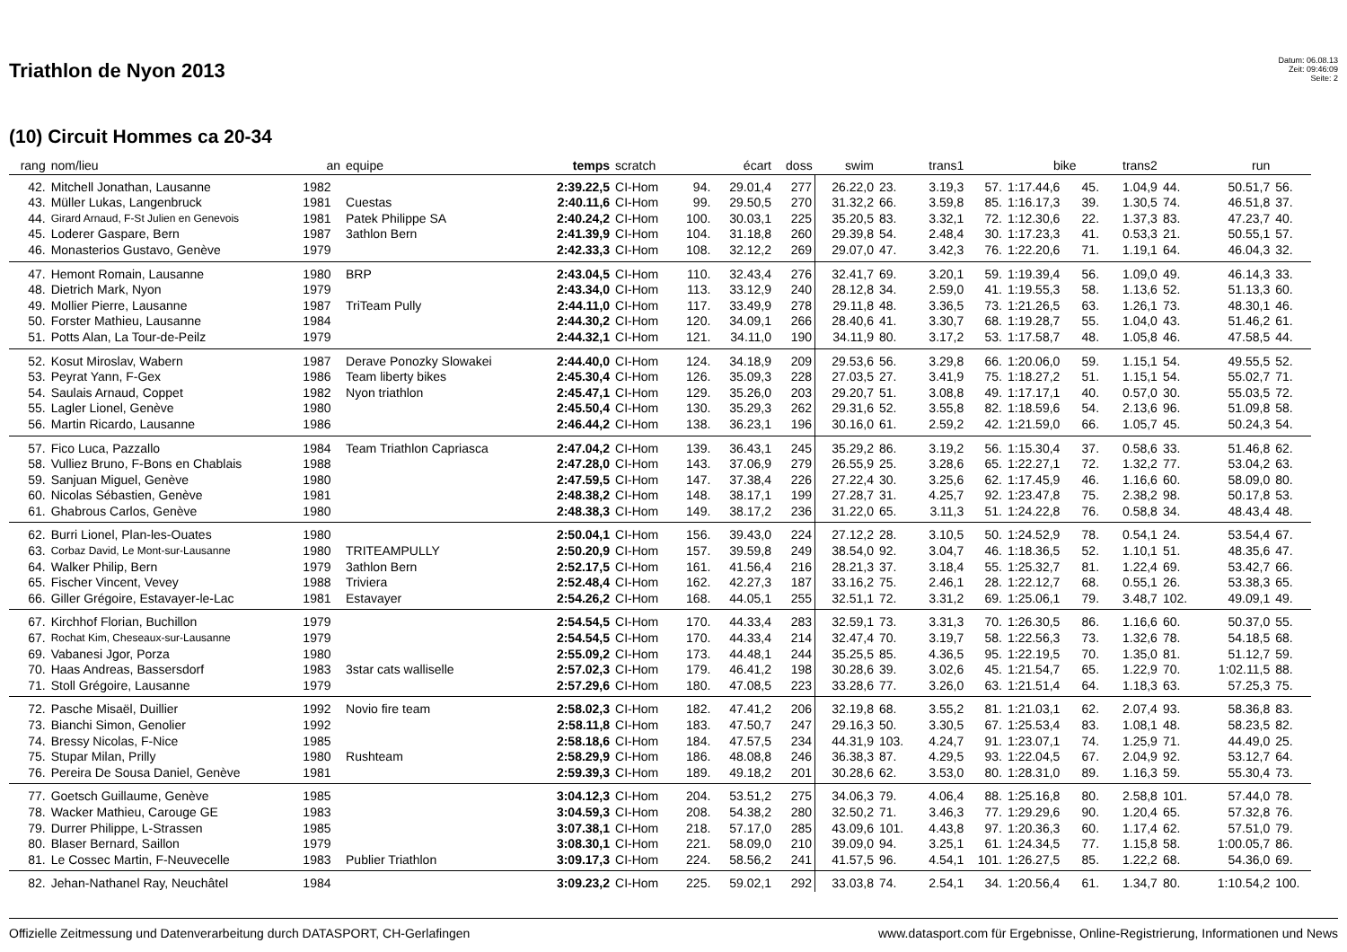Triathlon de Nyon 2013
Datum: 06.08.13
Zeit: 09:46:09
Seite: 2
(10) Circuit Hommes ca 20-34
| rang | nom/lieu | an | equipe | temps | scratch | | écart | doss | swim | | trans1 | | bike | | trans2 | | run | |
| --- | --- | --- | --- | --- | --- | --- | --- | --- | --- | --- | --- | --- | --- | --- | --- | --- | --- | --- |
| 42. | Mitchell Jonathan, Lausanne | 1982 | | 2:39.22,5 | CI-Hom | 94. | 29.01,4 | 277 | 26.22,0 | 23. | 3.19,3 | 57. | 1:17.44,6 | 45. | 1.04,9 | 44. | 50.51,7 | 56. |
| 43. | Müller Lukas, Langenbruck | 1981 | Cuestas | 2:40.11,6 | CI-Hom | 99. | 29.50,5 | 270 | 31.32,2 | 66. | 3.59,8 | 85. | 1:16.17,3 | 39. | 1.30,5 | 74. | 46.51,8 | 37. |
| 44. | Girard Arnaud, F-St Julien en Genevois | 1981 | Patek Philippe SA | 2:40.24,2 | CI-Hom | 100. | 30.03,1 | 225 | 35.20,5 | 83. | 3.32,1 | 72. | 1:12.30,6 | 22. | 1.37,3 | 83. | 47.23,7 | 40. |
| 45. | Loderer Gaspare, Bern | 1987 | 3athlon Bern | 2:41.39,9 | CI-Hom | 104. | 31.18,8 | 260 | 29.39,8 | 54. | 2.48,4 | 30. | 1:17.23,3 | 41. | 0.53,3 | 21. | 50.55,1 | 57. |
| 46. | Monasterios Gustavo, Genève | 1979 | | 2:42.33,3 | CI-Hom | 108. | 32.12,2 | 269 | 29.07,0 | 47. | 3.42,3 | 76. | 1:22.20,6 | 71. | 1.19,1 | 64. | 46.04,3 | 32. |
| 47. | Hemont Romain, Lausanne | 1980 | BRP | 2:43.04,5 | CI-Hom | 110. | 32.43,4 | 276 | 32.41,7 | 69. | 3.20,1 | 59. | 1:19.39,4 | 56. | 1.09,0 | 49. | 46.14,3 | 33. |
| 48. | Dietrich Mark, Nyon | 1979 | | 2:43.34,0 | CI-Hom | 113. | 33.12,9 | 240 | 28.12,8 | 34. | 2.59,0 | 41. | 1:19.55,3 | 58. | 1.13,6 | 52. | 51.13,3 | 60. |
| 49. | Mollier Pierre, Lausanne | 1987 | TriTeam Pully | 2:44.11,0 | CI-Hom | 117. | 33.49,9 | 278 | 29.11,8 | 48. | 3.36,5 | 73. | 1:21.26,5 | 63. | 1.26,1 | 73. | 48.30,1 | 46. |
| 50. | Forster Mathieu, Lausanne | 1984 | | 2:44.30,2 | CI-Hom | 120. | 34.09,1 | 266 | 28.40,6 | 41. | 3.30,7 | 68. | 1:19.28,7 | 55. | 1.04,0 | 43. | 51.46,2 | 61. |
| 51. | Potts Alan, La Tour-de-Peilz | 1979 | | 2:44.32,1 | CI-Hom | 121. | 34.11,0 | 190 | 34.11,9 | 80. | 3.17,2 | 53. | 1:17.58,7 | 48. | 1.05,8 | 46. | 47.58,5 | 44. |
| 52. | Kosut Miroslav, Wabern | 1987 | Derave Ponozky Slowakei | 2:44.40,0 | CI-Hom | 124. | 34.18,9 | 209 | 29.53,6 | 56. | 3.29,8 | 66. | 1:20.06,0 | 59. | 1.15,1 | 54. | 49.55,5 | 52. |
| 53. | Peyrat Yann, F-Gex | 1986 | Team liberty bikes | 2:45.30,4 | CI-Hom | 126. | 35.09,3 | 228 | 27.03,5 | 27. | 3.41,9 | 75. | 1:18.27,2 | 51. | 1.15,1 | 54. | 55.02,7 | 71. |
| 54. | Saulais Arnaud, Coppet | 1982 | Nyon triathlon | 2:45.47,1 | CI-Hom | 129. | 35.26,0 | 203 | 29.20,7 | 51. | 3.08,8 | 49. | 1:17.17,1 | 40. | 0.57,0 | 30. | 55.03,5 | 72. |
| 55. | Lagler Lionel, Genève | 1980 | | 2:45.50,4 | CI-Hom | 130. | 35.29,3 | 262 | 29.31,6 | 52. | 3.55,8 | 82. | 1:18.59,6 | 54. | 2.13,6 | 96. | 51.09,8 | 58. |
| 56. | Martin Ricardo, Lausanne | 1986 | | 2:46.44,2 | CI-Hom | 138. | 36.23,1 | 196 | 30.16,0 | 61. | 2.59,2 | 42. | 1:21.59,0 | 66. | 1.05,7 | 45. | 50.24,3 | 54. |
| 57. | Fico Luca, Pazzallo | 1984 | Team Triathlon Capriasca | 2:47.04,2 | CI-Hom | 139. | 36.43,1 | 245 | 35.29,2 | 86. | 3.19,2 | 56. | 1:15.30,4 | 37. | 0.58,6 | 33. | 51.46,8 | 62. |
| 58. | Vulliez Bruno, F-Bons en Chablais | 1988 | | 2:47.28,0 | CI-Hom | 143. | 37.06,9 | 279 | 26.55,9 | 25. | 3.28,6 | 65. | 1:22.27,1 | 72. | 1.32,2 | 77. | 53.04,2 | 63. |
| 59. | Sanjuan Miguel, Genève | 1980 | | 2:47.59,5 | CI-Hom | 147. | 37.38,4 | 226 | 27.22,4 | 30. | 3.25,6 | 62. | 1:17.45,9 | 46. | 1.16,6 | 60. | 58.09,0 | 80. |
| 60. | Nicolas Sébastien, Genève | 1981 | | 2:48.38,2 | CI-Hom | 148. | 38.17,1 | 199 | 27.28,7 | 31. | 4.25,7 | 92. | 1:23.47,8 | 75. | 2.38,2 | 98. | 50.17,8 | 53. |
| 61. | Ghabrous Carlos, Genève | 1980 | | 2:48.38,3 | CI-Hom | 149. | 38.17,2 | 236 | 31.22,0 | 65. | 3.11,3 | 51. | 1:24.22,8 | 76. | 0.58,8 | 34. | 48.43,4 | 48. |
| 62. | Burri Lionel, Plan-les-Ouates | 1980 | | 2:50.04,1 | CI-Hom | 156. | 39.43,0 | 224 | 27.12,2 | 28. | 3.10,5 | 50. | 1:24.52,9 | 78. | 0.54,1 | 24. | 53.54,4 | 67. |
| 63. | Corbaz David, Le Mont-sur-Lausanne | 1980 | TRITEAMPULLY | 2:50.20,9 | CI-Hom | 157. | 39.59,8 | 249 | 38.54,0 | 92. | 3.04,7 | 46. | 1:18.36,5 | 52. | 1.10,1 | 51. | 48.35,6 | 47. |
| 64. | Walker Philip, Bern | 1979 | 3athlon Bern | 2:52.17,5 | CI-Hom | 161. | 41.56,4 | 216 | 28.21,3 | 37. | 3.18,4 | 55. | 1:25.32,7 | 81. | 1.22,4 | 69. | 53.42,7 | 66. |
| 65. | Fischer Vincent, Vevey | 1988 | Triviera | 2:52.48,4 | CI-Hom | 162. | 42.27,3 | 187 | 33.16,2 | 75. | 2.46,1 | 28. | 1:22.12,7 | 68. | 0.55,1 | 26. | 53.38,3 | 65. |
| 66. | Giller Grégoire, Estavayer-le-Lac | 1981 | Estavayer | 2:54.26,2 | CI-Hom | 168. | 44.05,1 | 255 | 32.51,1 | 72. | 3.31,2 | 69. | 1:25.06,1 | 79. | 3.48,7 | 102. | 49.09,1 | 49. |
| 67. | Kirchhof Florian, Buchillon | 1979 | | 2:54.54,5 | CI-Hom | 170. | 44.33,4 | 283 | 32.59,1 | 73. | 3.31,3 | 70. | 1:26.30,5 | 86. | 1.16,6 | 60. | 50.37,0 | 55. |
| 67. | Rochat Kim, Cheseaux-sur-Lausanne | 1979 | | 2:54.54,5 | CI-Hom | 170. | 44.33,4 | 214 | 32.47,4 | 70. | 3.19,7 | 58. | 1:22.56,3 | 73. | 1.32,6 | 78. | 54.18,5 | 68. |
| 69. | Vabanesi Jgor, Porza | 1980 | | 2:55.09,2 | CI-Hom | 173. | 44.48,1 | 244 | 35.25,5 | 85. | 4.36,5 | 95. | 1:22.19,5 | 70. | 1.35,0 | 81. | 51.12,7 | 59. |
| 70. | Haas Andreas, Bassersdorf | 1983 | 3star cats walliselle | 2:57.02,3 | CI-Hom | 179. | 46.41,2 | 198 | 30.28,6 | 39. | 3.02,6 | 45. | 1:21.54,7 | 65. | 1.22,9 | 70. | 1:02.11,5 | 88. |
| 71. | Stoll Grégoire, Lausanne | 1979 | | 2:57.29,6 | CI-Hom | 180. | 47.08,5 | 223 | 33.28,6 | 77. | 3.26,0 | 63. | 1:21.51,4 | 64. | 1.18,3 | 63. | 57.25,3 | 75. |
| 72. | Pasche Misaël, Duillier | 1992 | Novio fire team | 2:58.02,3 | CI-Hom | 182. | 47.41,2 | 206 | 32.19,8 | 68. | 3.55,2 | 81. | 1:21.03,1 | 62. | 2.07,4 | 93. | 58.36,8 | 83. |
| 73. | Bianchi Simon, Genolier | 1992 | | 2:58.11,8 | CI-Hom | 183. | 47.50,7 | 247 | 29.16,3 | 50. | 3.30,5 | 67. | 1:25.53,4 | 83. | 1.08,1 | 48. | 58.23,5 | 82. |
| 74. | Bressy Nicolas, F-Nice | 1985 | | 2:58.18,6 | CI-Hom | 184. | 47.57,5 | 234 | 44.31,9 | 103. | 4.24,7 | 91. | 1:23.07,1 | 74. | 1.25,9 | 71. | 44.49,0 | 25. |
| 75. | Stupar Milan, Prilly | 1980 | Rushteam | 2:58.29,9 | CI-Hom | 186. | 48.08,8 | 246 | 36.38,3 | 87. | 4.29,5 | 93. | 1:22.04,5 | 67. | 2.04,9 | 92. | 53.12,7 | 64. |
| 76. | Pereira De Sousa Daniel, Genève | 1981 | | 2:59.39,3 | CI-Hom | 189. | 49.18,2 | 201 | 30.28,6 | 62. | 3.53,0 | 80. | 1:28.31,0 | 89. | 1.16,3 | 59. | 55.30,4 | 73. |
| 77. | Goetsch Guillaume, Genève | 1985 | | 3:04.12,3 | CI-Hom | 204. | 53.51,2 | 275 | 34.06,3 | 79. | 4.06,4 | 88. | 1:25.16,8 | 80. | 2.58,8 | 101. | 57.44,0 | 78. |
| 78. | Wacker Mathieu, Carouge GE | 1983 | | 3:04.59,3 | CI-Hom | 208. | 54.38,2 | 280 | 32.50,2 | 71. | 3.46,3 | 77. | 1:29.29,6 | 90. | 1.20,4 | 65. | 57.32,8 | 76. |
| 79. | Durrer Philippe, L-Strassen | 1985 | | 3:07.38,1 | CI-Hom | 218. | 57.17,0 | 285 | 43.09,6 | 101. | 4.43,8 | 97. | 1:20.36,3 | 60. | 1.17,4 | 62. | 57.51,0 | 79. |
| 80. | Blaser Bernard, Saillon | 1979 | | 3:08.30,1 | CI-Hom | 221. | 58.09,0 | 210 | 39.09,0 | 94. | 3.25,1 | 61. | 1:24.34,5 | 77. | 1.15,8 | 58. | 1:00.05,7 | 86. |
| 81. | Le Cossec Martin, F-Neuvecelle | 1983 | Publier Triathlon | 3:09.17,3 | CI-Hom | 224. | 58.56,2 | 241 | 41.57,5 | 96. | 4.54,1 | 101. | 1:26.27,5 | 85. | 1.22,2 | 68. | 54.36,0 | 69. |
| 82. | Jehan-Nathanel Ray, Neuchâtel | 1984 | | 3:09.23,2 | CI-Hom | 225. | 59.02,1 | 292 | 33.03,8 | 74. | 2.54,1 | 34. | 1:20.56,4 | 61. | 1.34,7 | 80. | 1:10.54,2 | 100. |
Offizielle Zeitmessung und Datenverarbeitung durch DATASPORT, CH-Gerlafingen www.datasport.com für Ergebnisse, Online-Registrierung, Informationen und News